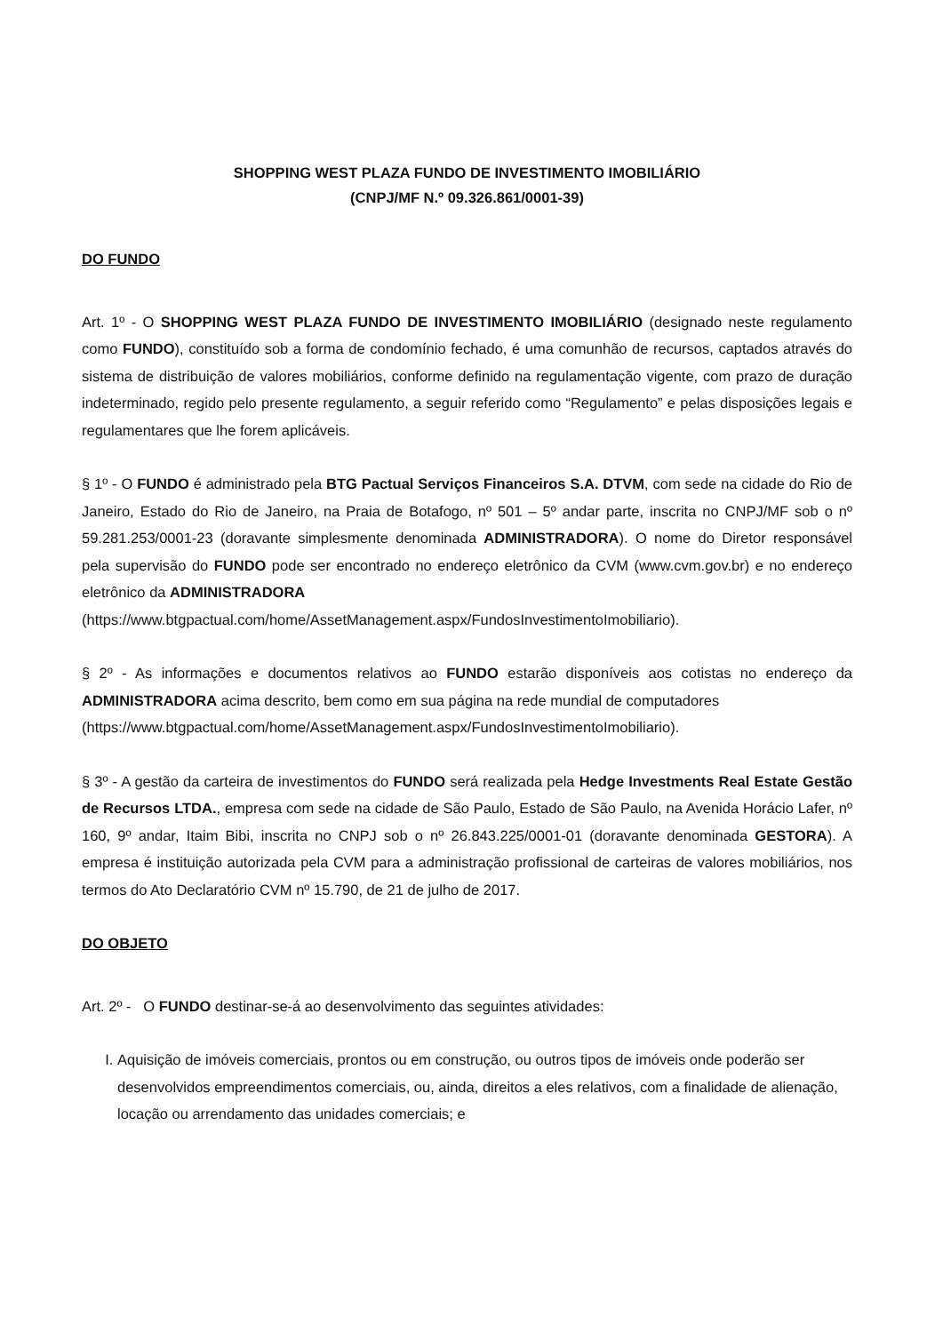SHOPPING WEST PLAZA FUNDO DE INVESTIMENTO IMOBILIÁRIO
(CNPJ/MF N.º 09.326.861/0001-39)
DO FUNDO
Art. 1º - O SHOPPING WEST PLAZA FUNDO DE INVESTIMENTO IMOBILIÁRIO (designado neste regulamento como FUNDO), constituído sob a forma de condomínio fechado, é uma comunhão de recursos, captados através do sistema de distribuição de valores mobiliários, conforme definido na regulamentação vigente, com prazo de duração indeterminado, regido pelo presente regulamento, a seguir referido como “Regulamento” e pelas disposições legais e regulamentares que lhe forem aplicáveis.
§ 1º - O FUNDO é administrado pela BTG Pactual Serviços Financeiros S.A. DTVM, com sede na cidade do Rio de Janeiro, Estado do Rio de Janeiro, na Praia de Botafogo, nº 501 – 5º andar parte, inscrita no CNPJ/MF sob o nº 59.281.253/0001-23 (doravante simplesmente denominada ADMINISTRADORA). O nome do Diretor responsável pela supervisão do FUNDO pode ser encontrado no endereço eletrônico da CVM (www.cvm.gov.br) e no endereço eletrônico da ADMINISTRADORA
(https://www.btgpactual.com/home/AssetManagement.aspx/FundosInvestimentoImobiliario).
§ 2º - As informações e documentos relativos ao FUNDO estarão disponíveis aos cotistas no endereço da ADMINISTRADORA acima descrito, bem como em sua página na rede mundial de computadores
(https://www.btgpactual.com/home/AssetManagement.aspx/FundosInvestimentoImobiliario).
§ 3º - A gestão da carteira de investimentos do FUNDO será realizada pela Hedge Investments Real Estate Gestão de Recursos LTDA., empresa com sede na cidade de São Paulo, Estado de São Paulo, na Avenida Horácio Lafer, nº 160, 9º andar, Itaim Bibi, inscrita no CNPJ sob o nº 26.843.225/0001-01 (doravante denominada GESTORA). A empresa é instituição autorizada pela CVM para a administração profissional de carteiras de valores mobiliários, nos termos do Ato Declaratório CVM nº 15.790, de 21 de julho de 2017.
DO OBJETO
Art. 2º - O FUNDO destinar-se-á ao desenvolvimento das seguintes atividades:
I. Aquisição de imóveis comerciais, prontos ou em construção, ou outros tipos de imóveis onde poderão ser desenvolvidos empreendimentos comerciais, ou, ainda, direitos a eles relativos, com a finalidade de alienação, locação ou arrendamento das unidades comerciais; e